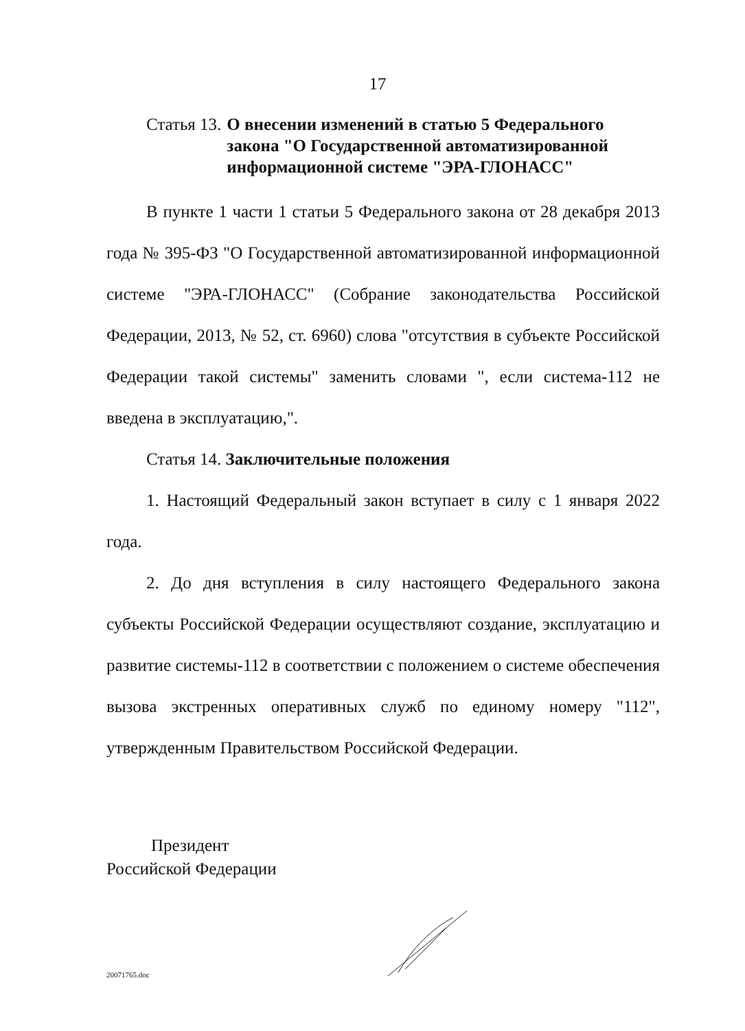17
Статья 13. О внесении изменений в статью 5 Федерального закона "О Государственной автоматизированной информационной системе "ЭРА-ГЛОНАСС"
В пункте 1 части 1 статьи 5 Федерального закона от 28 декабря 2013 года № 395-ФЗ "О Государственной автоматизированной информационной системе "ЭРА-ГЛОНАСС" (Собрание законодательства Российской Федерации, 2013, № 52, ст. 6960) слова "отсутствия в субъекте Российской Федерации такой системы" заменить словами ", если система-112 не введена в эксплуатацию,".
Статья 14. Заключительные положения
1. Настоящий Федеральный закон вступает в силу с 1 января 2022 года.
2. До дня вступления в силу настоящего Федерального закона субъекты Российской Федерации осуществляют создание, эксплуатацию и развитие системы-112 в соответствии с положением о системе обеспечения вызова экстренных оперативных служб по единому номеру "112", утвержденным Правительством Российской Федерации.
Президент
Российской Федерации
20071765.doc